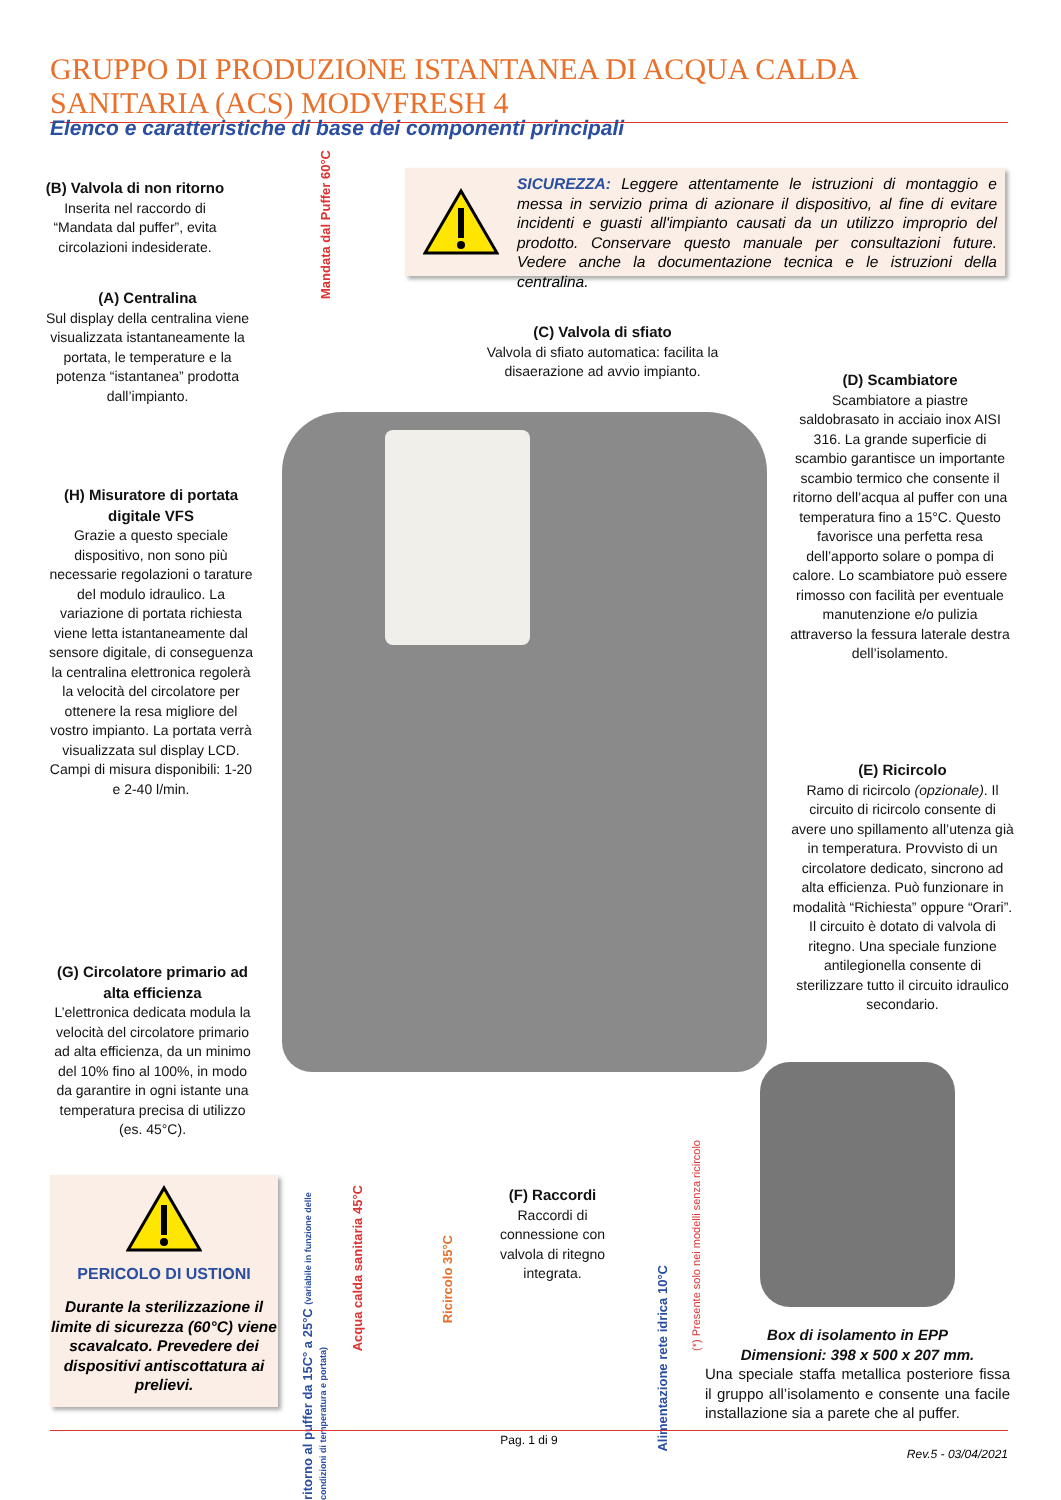GRUPPO DI PRODUZIONE ISTANTANEA DI ACQUA CALDA SANITARIA (ACS) MODVFRESH 4
Elenco e caratteristiche di base dei componenti principali
SICUREZZA: Leggere attentamente le istruzioni di montaggio e messa in servizio prima di azionare il dispositivo, al fine di evitare incidenti e guasti all'impianto causati da un utilizzo improprio del prodotto. Conservare questo manuale per consultazioni future. Vedere anche la documentazione tecnica e le istruzioni della centralina.
(B) Valvola di non ritorno
Inserita nel raccordo di “Mandata dal puffer”, evita circolazioni indesiderate.
Mandata dal Puffer 60°C
(A) Centralina
Sul display della centralina viene visualizzata istantaneamente la portata, le temperature e la potenza “istantanea” prodotta dall’impianto.
(C) Valvola di sfiato
Valvola di sfiato automatica: facilita la disaerazione ad avvio impianto.
(D) Scambiatore
Scambiatore a piastre saldobrasato in acciaio inox AISI 316. La grande superficie di scambio garantisce un importante scambio termico che consente il ritorno dell’acqua al puffer con una temperatura fino a 15°C. Questo favorisce una perfetta resa dell’apporto solare o pompa di calore. Lo scambiatore può essere rimosso con facilità per eventuale manutenzione e/o pulizia attraverso la fessura laterale destra dell’isolamento.
(H) Misuratore di portata digitale VFS
Grazie a questo speciale dispositivo, non sono più necessarie regolazioni o tarature del modulo idraulico. La variazione di portata richiesta viene letta istantaneamente dal sensore digitale, di conseguenza la centralina elettronica regolerà la velocità del circolatore per ottenere la resa migliore del vostro impianto. La portata verrà visualizzata sul display LCD. Campi di misura disponibili: 1-20 e 2-40 l/min.
(E) Ricircolo
Ramo di ricircolo (opzionale). Il circuito di ricircolo consente di avere uno spillamento all’utenza già in temperatura. Provvisto di un circolatore dedicato, sincrono ad alta efficienza. Può funzionare in modalità “Richiesta” oppure “Orari”. Il circuito è dotato di valvola di ritegno. Una speciale funzione antilegionella consente di sterilizzare tutto il circuito idraulico secondario.
(G) Circolatore primario ad alta efficienza
L’elettronica dedicata modula la velocità del circolatore primario ad alta efficienza, da un minimo del 10% fino al 100%, in modo da garantire in ogni istante una temperatura precisa di utilizzo (es. 45°C).
(F) Raccordi
Raccordi di connessione con valvola di ritegno integrata.
ritorno al puffer da 15C° a 25°C (variabile in funzione delle condizioni di temperatura e portata)
Acqua calda sanitaria 45°C
Ricircolo 35°C
Alimentazione rete idrica 10°C
(*) Presente solo nei modelli senza ricircolo
PERICOLO DI USTIONI
Durante la sterilizzazione il limite di sicurezza (60°C) viene scavalcato. Prevedere dei dispositivi antiscottatura ai prelievi.
Box di isolamento in EPP
Dimensioni: 398 x 500 x 207 mm.
Una speciale staffa metallica posteriore fissa il gruppo all’isolamento e consente una facile installazione sia a parete che al puffer.
Pag. 1 di 9
Rev.5 - 03/04/2021